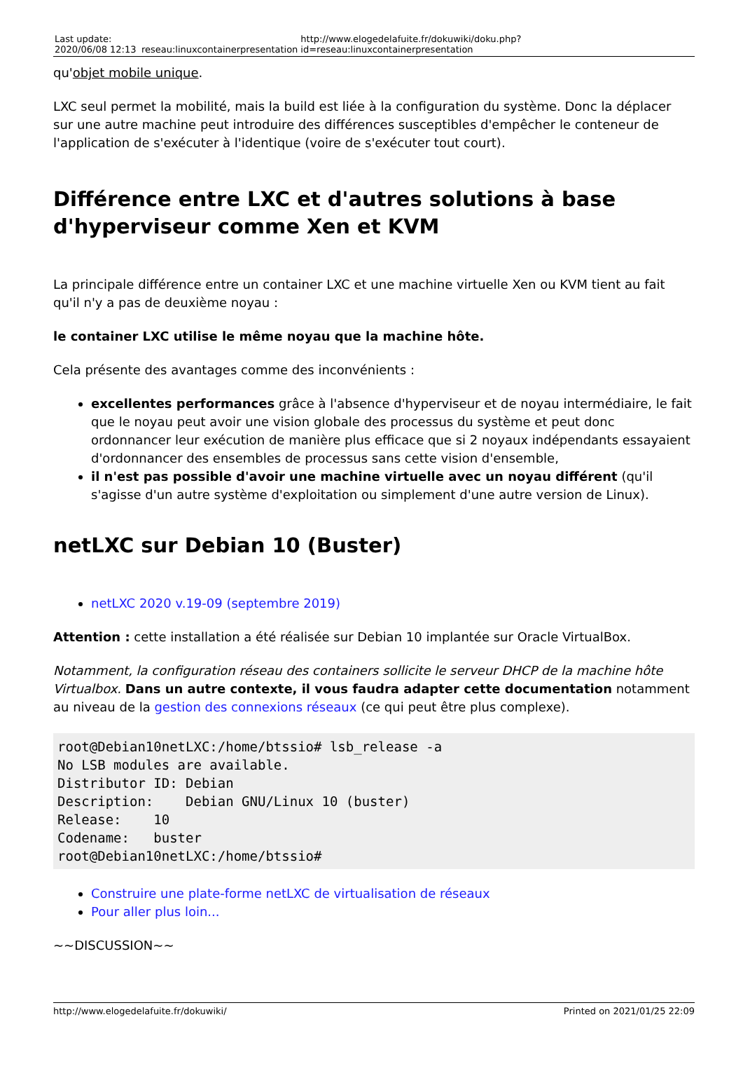Last update:
2020/06/08 12:13
reseau:linuxcontainerpresentation
http://www.elogedelafuite.fr/dokuwiki/doku.php?id=reseau:linuxcontainerpresentation
qu'objet mobile unique.
LXC seul permet la mobilité, mais la build est liée à la configuration du système. Donc la déplacer sur une autre machine peut introduire des différences susceptibles d'empêcher le conteneur de l'application de s'exécuter à l'identique (voire de s'exécuter tout court).
Différence entre LXC et d'autres solutions à base d'hyperviseur comme Xen et KVM
La principale différence entre un container LXC et une machine virtuelle Xen ou KVM tient au fait qu'il n'y a pas de deuxième noyau :
le container LXC utilise le même noyau que la machine hôte.
Cela présente des avantages comme des inconvénients :
excellentes performances grâce à l'absence d'hyperviseur et de noyau intermédiaire, le fait que le noyau peut avoir une vision globale des processus du système et peut donc ordonnancer leur exécution de manière plus efficace que si 2 noyaux indépendants essayaient d'ordonnancer des ensembles de processus sans cette vision d'ensemble,
il n'est pas possible d'avoir une machine virtuelle avec un noyau différent (qu'il s'agisse d'un autre système d'exploitation ou simplement d'une autre version de Linux).
netLXC sur Debian 10 (Buster)
netLXC 2020 v.19-09 (septembre 2019)
Attention : cette installation a été réalisée sur Debian 10 implantée sur Oracle VirtualBox.
Notamment, la configuration réseau des containers sollicite le serveur DHCP de la machine hôte Virtualbox. Dans un autre contexte, il vous faudra adapter cette documentation notamment au niveau de la gestion des connexions réseaux (ce qui peut être plus complexe).
root@Debian10netLXC:/home/btssio# lsb_release -a
No LSB modules are available.
Distributor ID: Debian
Description:    Debian GNU/Linux 10 (buster)
Release:    10
Codename:   buster
root@Debian10netLXC:/home/btssio#
Construire une plate-forme netLXC de virtualisation de réseaux
Pour aller plus loin...
~~DISCUSSION~~
http://www.elogedelafuite.fr/dokuwiki/ Printed on 2021/01/25 22:09